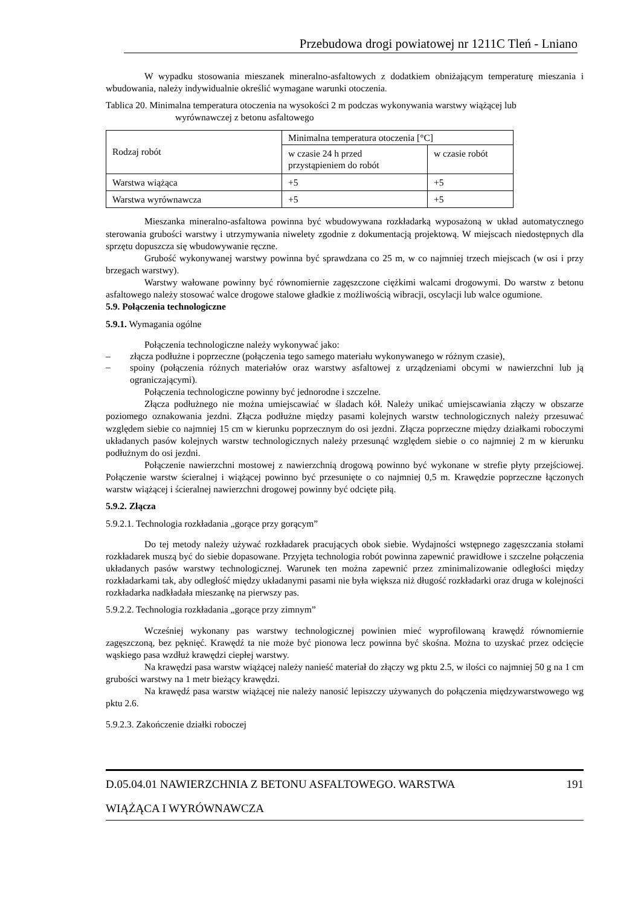Przebudowa drogi powiatowej nr 1211C Tleń - Lniano
W wypadku stosowania mieszanek mineralno-asfaltowych z dodatkiem obniżającym temperaturę mieszania i wbudowania, należy indywidualnie określić wymagane warunki otoczenia.
Tablica 20. Minimalna temperatura otoczenia na wysokości 2 m podczas wykonywania warstwy wiążącej lub
wyrównawczej z betonu asfaltowego
| Rodzaj robót | Minimalna temperatura otoczenia [°C] | |
| | w czasie 24 h przed przystąpieniem do robót | w czasie robót |
| Warstwa wiążąca | +5 | +5 |
| Warstwa wyrównawcza | +5 | +5 |
Mieszanka mineralno-asfaltowa powinna być wbudowywana rozkładarką wyposażoną w układ automatycznego sterowania grubości warstwy i utrzymywania niwelety zgodnie z dokumentacją projektową. W miejscach niedostępnych dla sprzętu dopuszcza się wbudowywanie ręczne.
Grubość wykonywanej warstwy powinna być sprawdzana co 25 m, w co najmniej trzech miejscach (w osi i przy brzegach warstwy).
Warstwy wałowane powinny być równomiernie zagęszczone ciężkimi walcami drogowymi. Do warstw z betonu asfaltowego należy stosować walce drogowe stalowe gładkie z możliwością wibracji, oscylacji lub walce ogumione.
5.9. Połączenia technologiczne
5.9.1. Wymagania ogólne
Połączenia technologiczne należy wykonywać jako:
– złącza podłużne i poprzeczne (połączenia tego samego materiału wykonywanego w różnym czasie),
–
spoiny (połączenia różnych materiałów oraz warstwy asfaltowej z urządzeniami obcymi w nawierzchni lub ją ograniczającymi).
Połączenia technologiczne powinny być jednorodne i szczelne.
Złącza podłużnego nie można umiejscawiać w śladach kół. Należy unikać umiejscawiania złączy w obszarze poziomego oznakowania jezdni. Złącza podłużne między pasami kolejnych warstw technologicznych należy przesuwać względem siebie co najmniej 15 cm w kierunku poprzecznym do osi jezdni. Złącza poprzeczne między działkami roboczymi układanych pasów kolejnych warstw technologicznych należy przesunąć względem siebie o co najmniej 2 m w kierunku podłużnym do osi jezdni.
Połączenie nawierzchni mostowej z nawierzchnią drogową powinno być wykonane w strefie płyty przejściowej. Połączenie warstw ścieralnej i wiążącej powinno być przesunięte o co najmniej 0,5 m. Krawędzie poprzeczne łączonych warstw wiążącej i ścieralnej nawierzchni drogowej powinny być odcięte piłą.
5.9.2. Złącza
5.9.2.1. Technologia rozkładania „gorące przy gorącym”
Do tej metody należy używać rozkładarek pracujących obok siebie. Wydajności wstępnego zagęszczania stołami rozkładarek muszą być do siebie dopasowane. Przyjęta technologia robót powinna zapewnić prawidłowe i szczelne połączenia układanych pasów warstwy technologicznej. Warunek ten można zapewnić przez zminimalizowanie odległości między rozkładarkami tak, aby odległość między układanymi pasami nie była większa niż długość rozkładarki oraz druga w kolejności rozkładarka nadkładała mieszankę na pierwszy pas.
5.9.2.2. Technologia rozkładania „gorące przy zimnym”
Wcześniej wykonany pas warstwy technologicznej powinien mieć wyprofilowaną krawędź równomiernie zagęszczoną, bez pęknięć. Krawędź ta nie może być pionowa lecz powinna być skośna. Można to uzyskać przez odcięcie wąskiego pasa wzdłuż krawędzi ciepłej warstwy.
Na krawędzi pasa warstw wiążącej należy nanieść materiał do złączy wg pktu 2.5, w ilości co najmniej 50 g na 1 cm grubości warstwy na 1 metr bieżący krawędzi.
Na krawędź pasa warstw wiążącej nie należy nanosić lepiszczy używanych do połączenia międzywarstwowego wg pktu 2.6.
5.9.2.3. Zakończenie działki roboczej
D.05.04.01 NAWIERZCHNIA Z BETONU ASFALTOWEGO. WARSTWA 191
WIĄŻĄCA I WYRÓWNAWCZA